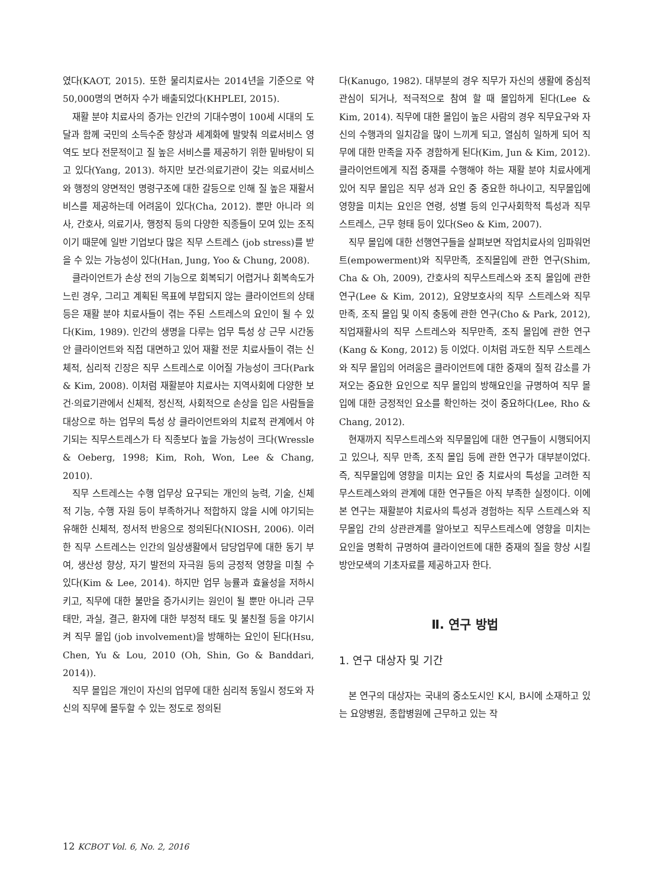였다(KAOT, 2015). 또한 물리치료사는 2014년을 기준으로 약 50,000명의 면허자 수가 배출되었다(KHPLEI, 2015).
재활 분야 치료사의 증가는 인간의 기대수명이 100세 시대의 도달과 함께 국민의 소득수준 향상과 세계화에 발맞춰 의료서비스 영역도 보다 전문적이고 질 높은 서비스를 제공하기 위한 밑바탕이 되고 있다(Yang, 2013). 하지만 보건·의료기관이 갖는 의료서비스와 행정의 양면적인 명령구조에 대한 갈등으로 인해 질 높은 재활서비스를 제공하는데 어려움이 있다(Cha, 2012). 뿐만 아니라 의사, 간호사, 의료기사, 행정직 등의 다양한 직종들이 모여 있는 조직이기 때문에 일반 기업보다 많은 직무 스트레스 (job stress)를 받을 수 있는 가능성이 있다(Han, Jung, Yoo & Chung, 2008).
클라이언트가 손상 전의 기능으로 회복되기 어렵거나 회복속도가 느린 경우, 그리고 계획된 목표에 부합되지 않는 클라이언트의 상태 등은 재활 분야 치료사들이 겪는 주된 스트레스의 요인이 될 수 있다(Kim, 1989). 인간의 생명을 다루는 업무 특성 상 근무 시간동안 클라이언트와 직접 대면하고 있어 재활 전문 치료사들이 겪는 신체적, 심리적 긴장은 직무 스트레스로 이어질 가능성이 크다(Park & Kim, 2008). 이처럼 재활분야 치료사는 지역사회에 다양한 보건·의료기관에서 신체적, 정신적, 사회적으로 손상을 입은 사람들을 대상으로 하는 업무의 특성 상 클라이언트와의 치료적 관계에서 야기되는 직무스트레스가 타 직종보다 높을 가능성이 크다(Wressle & Oeberg, 1998; Kim, Roh, Won, Lee & Chang, 2010).
직무 스트레스는 수행 업무상 요구되는 개인의 능력, 기술, 신체적 기능, 수행 자원 등이 부족하거나 적합하지 않을 시에 야기되는 유해한 신체적, 정서적 반응으로 정의된다(NIOSH, 2006). 이러한 직무 스트레스는 인간의 일상생활에서 담당업무에 대한 동기 부여, 생산성 향상, 자기 발전의 자극원 등의 긍정적 영향을 미칠 수 있다(Kim & Lee, 2014). 하지만 업무 능률과 효율성을 저하시키고, 직무에 대한 불만을 증가시키는 원인이 될 뿐만 아니라 근무태만, 과실, 결근, 환자에 대한 부정적 태도 및 불친절 등을 야기시켜 직무 몰입 (job involvement)을 방해하는 요인이 된다(Hsu, Chen, Yu & Lou, 2010 (Oh, Shin, Go & Banddari, 2014)).
직무 몰입은 개인이 자신의 업무에 대한 심리적 동일시 정도와 자신의 직무에 몰두할 수 있는 정도로 정의된
다(Kanugo, 1982). 대부분의 경우 직무가 자신의 생활에 중심적 관심이 되거나, 적극적으로 참여 할 때 몰입하게 된다(Lee & Kim, 2014). 직무에 대한 몰입이 높은 사람의 경우 직무요구와 자신의 수행과의 일치감을 많이 느끼게 되고, 열심히 일하게 되어 직무에 대한 만족을 자주 경함하게 된다(Kim, Jun & Kim, 2012). 클라이언트에게 직접 중재를 수행해야 하는 재활 분야 치료사에게 있어 직무 몰입은 직무 성과 요인 중 중요한 하나이고, 직무몰입에 영향을 미치는 요인은 연령, 성별 등의 인구사회학적 특성과 직무 스트레스, 근무 형태 등이 있다(Seo & Kim, 2007).
직무 몰입에 대한 선행연구들을 살펴보면 작업치료사의 임파워먼트(empowerment)와 직무만족, 조직몰입에 관한 연구(Shim, Cha & Oh, 2009), 간호사의 직무스트레스와 조직 몰입에 관한 연구(Lee & Kim, 2012), 요양보호사의 직무 스트레스와 직무 만족, 조직 몰입 및 이직 충동에 관한 연구(Cho & Park, 2012), 직업재활사의 직무 스트레스와 직무만족, 조직 몰입에 관한 연구(Kang & Kong, 2012) 등 이었다. 이처럼 과도한 직무 스트레스와 직무 몰입의 어려움은 클라이언트에 대한 중재의 질적 감소를 가져오는 중요한 요인으로 직무 몰입의 방해요인을 규명하여 직무 몰입에 대한 긍정적인 요소를 확인하는 것이 중요하다(Lee, Rho & Chang, 2012).
현재까지 직무스트레스와 직무몰입에 대한 연구들이 시행되어지고 있으나, 직무 만족, 조직 몰입 등에 관한 연구가 대부분이었다. 즉, 직무몰입에 영향을 미치는 요인 중 치료사의 특성을 고려한 직무스트레스와의 관계에 대한 연구들은 아직 부족한 실정이다. 이에 본 연구는 재활분야 치료사의 특성과 경험하는 직무 스트레스와 직무몰입 간의 상관관계를 알아보고 직무스트레스에 영향을 미치는 요인을 명확히 규명하여 클라이언트에 대한 중재의 질을 향상 시킬 방안모색의 기초자료를 제공하고자 한다.
Ⅱ. 연구 방법
1. 연구 대상자 및 기간
본 연구의 대상자는 국내의 중소도시인 K시, B시에 소재하고 있는 요양병원, 종합병원에 근무하고 있는 작
12 KCBOT Vol. 6, No. 2, 2016